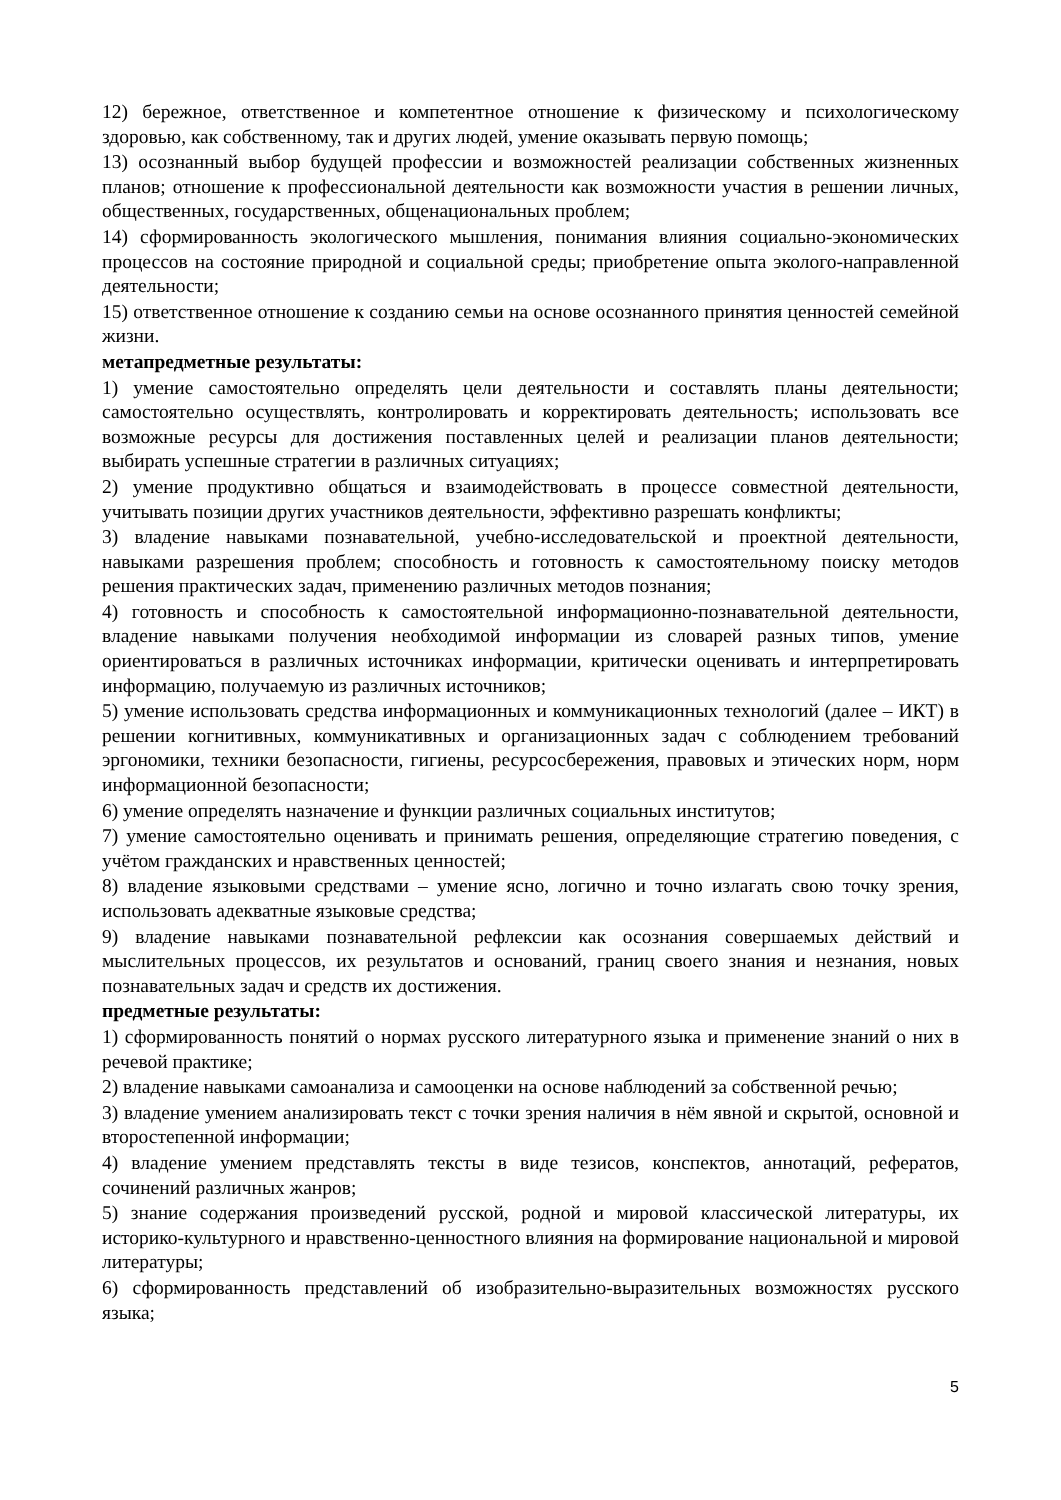12) бережное, ответственное и компетентное отношение к физическому и психологическому здоровью, как собственному, так и других людей, умение оказывать первую помощь;
13) осознанный выбор будущей профессии и возможностей реализации собственных жизненных планов; отношение к профессиональной деятельности как возможности участия в решении личных, общественных, государственных, общенациональных проблем;
14) сформированность экологического мышления, понимания влияния социально-экономических процессов на состояние природной и социальной среды; приобретение опыта эколого-направленной деятельности;
15) ответственное отношение к созданию семьи на основе осознанного принятия ценностей семейной жизни.
метапредметные результаты:
1) умение самостоятельно определять цели деятельности и составлять планы деятельности; самостоятельно осуществлять, контролировать и корректировать деятельность; использовать все возможные ресурсы для достижения поставленных целей и реализации планов деятельности; выбирать успешные стратегии в различных ситуациях;
2) умение продуктивно общаться и взаимодействовать в процессе совместной деятельности, учитывать позиции других участников деятельности, эффективно разрешать конфликты;
3) владение навыками познавательной, учебно-исследовательской и проектной деятельности, навыками разрешения проблем; способность и готовность к самостоятельному поиску методов решения практических задач, применению различных методов познания;
4) готовность и способность к самостоятельной информационно-познавательной деятельности, владение навыками получения необходимой информации из словарей разных типов, умение ориентироваться в различных источниках информации, критически оценивать и интерпретировать информацию, получаемую из различных источников;
5) умение использовать средства информационных и коммуникационных технологий (далее – ИКТ) в решении когнитивных, коммуникативных и организационных задач с соблюдением требований эргономики, техники безопасности, гигиены, ресурсосбережения, правовых и этических норм, норм информационной безопасности;
6) умение определять назначение и функции различных социальных институтов;
7) умение самостоятельно оценивать и принимать решения, определяющие стратегию поведения, с учётом гражданских и нравственных ценностей;
8) владение языковыми средствами – умение ясно, логично и точно излагать свою точку зрения, использовать адекватные языковые средства;
9) владение навыками познавательной рефлексии как осознания совершаемых действий и мыслительных процессов, их результатов и оснований, границ своего знания и незнания, новых познавательных задач и средств их достижения.
предметные результаты:
1) сформированность понятий о нормах русского литературного языка и применение знаний о них в речевой практике;
2) владение навыками самоанализа и самооценки на основе наблюдений за собственной речью;
3) владение умением анализировать текст с точки зрения наличия в нём явной и скрытой, основной и второстепенной информации;
4) владение умением представлять тексты в виде тезисов, конспектов, аннотаций, рефератов, сочинений различных жанров;
5) знание содержания произведений русской, родной и мировой классической литературы, их историко-культурного и нравственно-ценностного влияния на формирование национальной и мировой литературы;
6) сформированность представлений об изобразительно-выразительных возможностях русского языка;
5